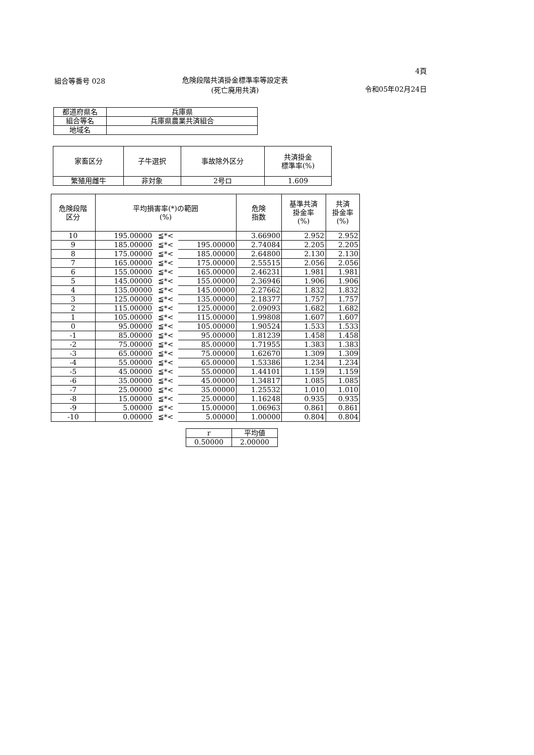組合等番号 028 危険段階共済掛金標準率等設定表
(死亡廃用共済)
4頁
令和05年02月24日
| 都道府県名 | 兵庫県 |
| 組合等名 | 兵庫県農業共済組合 |
| 地域名 | |
| 家畜区分 | 子牛選択 | 事故除外区分 | 共済掛金 標準率(%) |
| --- | --- | --- | --- |
| 繁殖用雌牛 | 非対象 | 2号ロ | 1.609 |
| 危険段階 区分 | 平均損害率(*)の範囲 (%) | | | 危険 指数 | 基準共済 掛金率 (%) | 共済 掛金率 (%) |
| --- | --- | --- | --- | --- | --- | --- |
| 10 | 195.00000 | ≦*< | | 3.66900 | 2.952 | 2.952 |
| 9 | 185.00000 | ≦*< | 195.00000 | 2.74084 | 2.205 | 2.205 |
| 8 | 175.00000 | ≦*< | 185.00000 | 2.64800 | 2.130 | 2.130 |
| 7 | 165.00000 | ≦*< | 175.00000 | 2.55515 | 2.056 | 2.056 |
| 6 | 155.00000 | ≦*< | 165.00000 | 2.46231 | 1.981 | 1.981 |
| 5 | 145.00000 | ≦*< | 155.00000 | 2.36946 | 1.906 | 1.906 |
| 4 | 135.00000 | ≦*< | 145.00000 | 2.27662 | 1.832 | 1.832 |
| 3 | 125.00000 | ≦*< | 135.00000 | 2.18377 | 1.757 | 1.757 |
| 2 | 115.00000 | ≦*< | 125.00000 | 2.09093 | 1.682 | 1.682 |
| 1 | 105.00000 | ≦*< | 115.00000 | 1.99808 | 1.607 | 1.607 |
| 0 | 95.00000 | ≦*< | 105.00000 | 1.90524 | 1.533 | 1.533 |
| -1 | 85.00000 | ≦*< | 95.00000 | 1.81239 | 1.458 | 1.458 |
| -2 | 75.00000 | ≦*< | 85.00000 | 1.71955 | 1.383 | 1.383 |
| -3 | 65.00000 | ≦*< | 75.00000 | 1.62670 | 1.309 | 1.309 |
| -4 | 55.00000 | ≦*< | 65.00000 | 1.53386 | 1.234 | 1.234 |
| -5 | 45.00000 | ≦*< | 55.00000 | 1.44101 | 1.159 | 1.159 |
| -6 | 35.00000 | ≦*< | 45.00000 | 1.34817 | 1.085 | 1.085 |
| -7 | 25.00000 | ≦*< | 35.00000 | 1.25532 | 1.010 | 1.010 |
| -8 | 15.00000 | ≦*< | 25.00000 | 1.16248 | 0.935 | 0.935 |
| -9 | 5.00000 | ≦*< | 15.00000 | 1.06963 | 0.861 | 0.861 |
| -10 | 0.00000 | ≦*< | 5.00000 | 1.00000 | 0.804 | 0.804 |
| r | 平均値 |
| 0.50000 | 2.00000 |